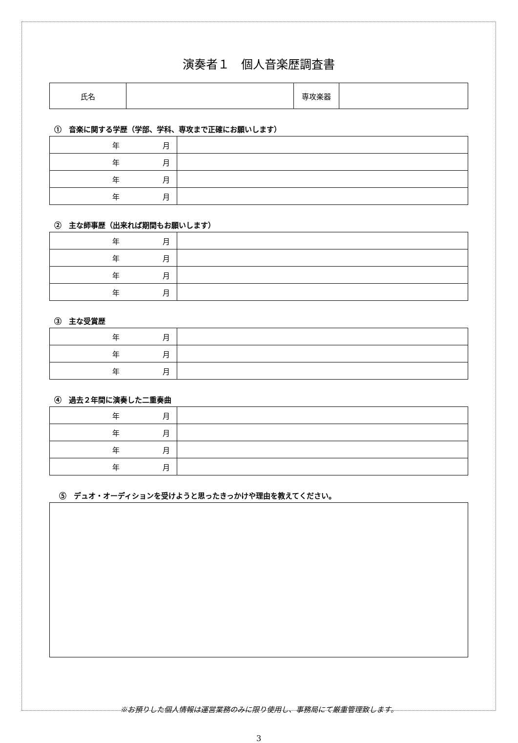演奏者１　個人音楽歴調査書
| 氏名 | | 専攻楽器 | |
①　音楽に関する学歴（学部、学科、専攻まで正確にお願いします）
| 年 月 | |
| 年 月 | |
| 年 月 | |
| 年 月 | |
②　主な師事歴（出来れば期間もお願いします）
| 年 月 | |
| 年 月 | |
| 年 月 | |
| 年 月 | |
③　主な受賞歴
| 年 月 | |
| 年 月 | |
| 年 月 | |
④　過去２年間に演奏した二重奏曲
| 年 月 | |
| 年 月 | |
| 年 月 | |
| 年 月 | |
⑤　デュオ・オーディションを受けようと思ったきっかけや理由を教えてください。
※お預りした個人情報は運営業務のみに限り使用し、事務局にて厳重管理致します。
3